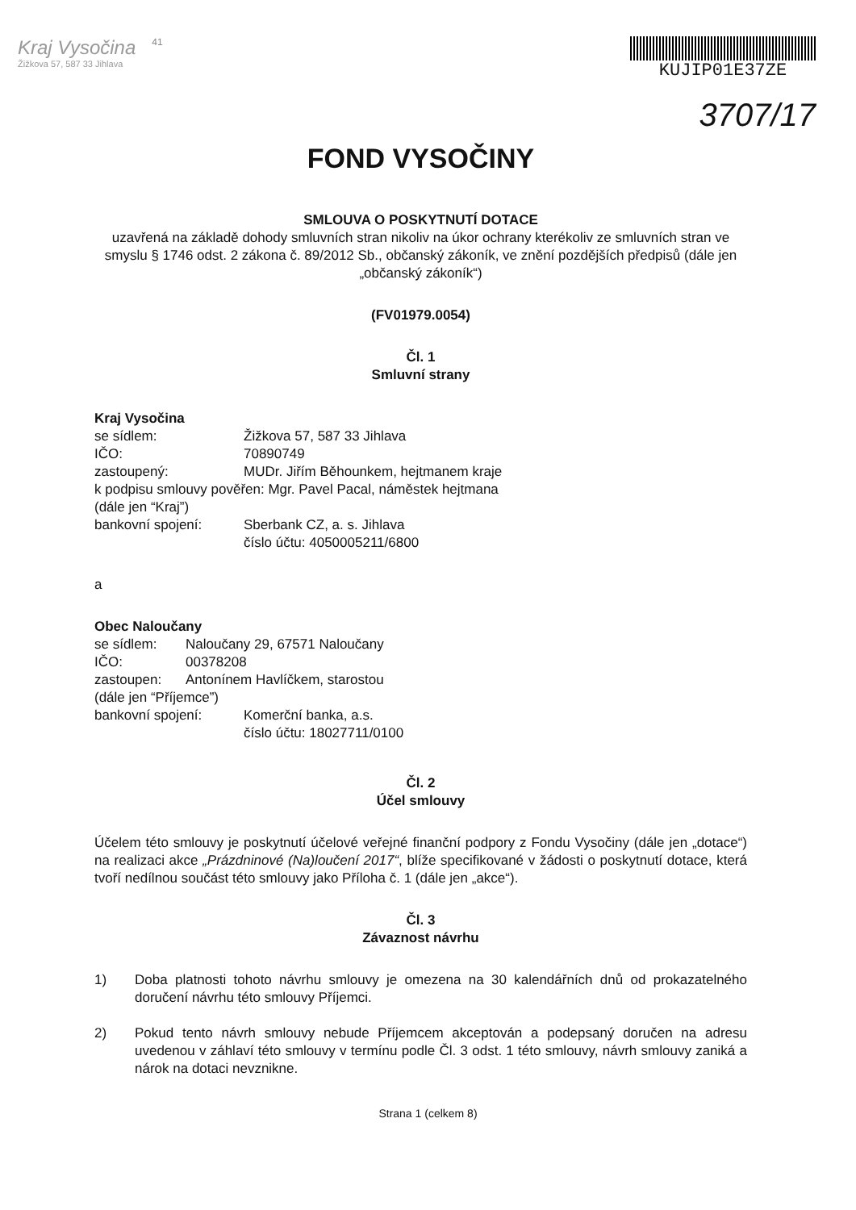Kraj Vysočina
Žižkova 57, 587 33 Jihlava
41
KUJIP01E37ZE
3707/17
FOND VYSOČINY
SMLOUVA O POSKYTNUTÍ DOTACE
uzavřená na základě dohody smluvních stran nikoliv na úkor ochrany kterékoliv ze smluvních stran ve smyslu § 1746 odst. 2 zákona č. 89/2012 Sb., občanský zákoník, ve znění pozdějších předpisů (dále jen „občanský zákoník“)
(FV01979.0054)
Čl. 1
Smluvní strany
Kraj Vysočina
se sídlem: Žižkova 57, 587 33 Jihlava
IČO: 70890749
zastoupený: MUDr. Jiřím Běhounkem, hejtmanem kraje
k podpisu smlouvy pověřen: Mgr. Pavel Pacal, náměstek hejtmana
(dále jen “Kraj”)
bankovní spojení: Sberbank CZ, a. s. Jihlava
číslo účtu: 4050005211/6800
a
Obec Naloučany
se sídlem: Naloučany 29, 67571 Naloučany
IČO: 00378208
zastoupen: Antonínem Havlíčkem, starostou
(dále jen “Příjemce”)
bankovní spojení: Komerční banka, a.s.
číslo účtu: 18027711/0100
Čl. 2
Účel smlouvy
Účelem této smlouvy je poskytnutí účelové veřejné finanční podpory z Fondu Vysočiny (dále jen „dotace“) na realizaci akce „Prázdninové (Na)loučení 2017“, blíže specifikované v žádosti o poskytnutí dotace, která tvoří nedílnou součást této smlouvy jako Příloha č. 1 (dále jen „akce“).
Čl. 3
Závaznost návrhu
1) Doba platnosti tohoto návrhu smlouvy je omezena na 30 kalendářních dnů od prokazatelného doručení návrhu této smlouvy Příjemci.
2) Pokud tento návrh smlouvy nebude Příjemcem akceptován a podepsaný doručen na adresu uvedenou v záhlaví této smlouvy v termínu podle Čl. 3 odst. 1 této smlouvy, návrh smlouvy zaniká a nárok na dotaci nevznikne.
Strana 1 (celkem 8)